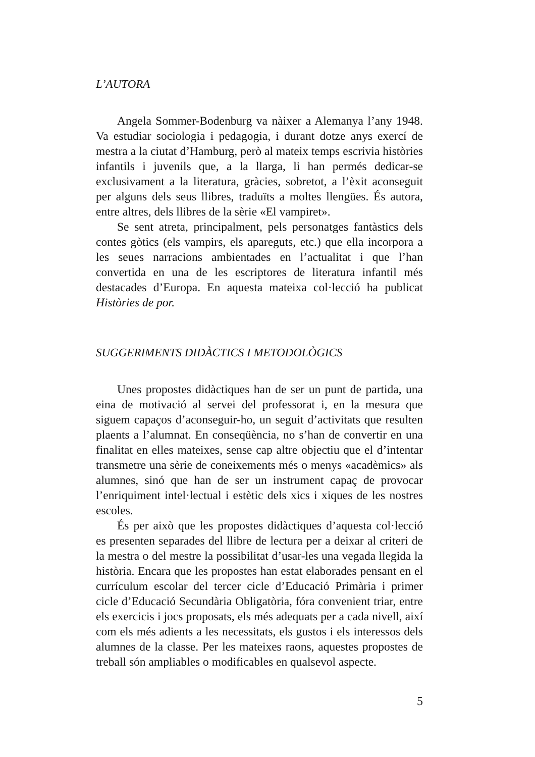L’AUTORA
Angela Sommer-Bodenburg va nàixer a Alemanya l’any 1948. Va estudiar sociologia i pedagogia, i durant dotze anys exercí de mestra a la ciutat d’Hamburg, però al mateix temps escrivia històries infantils i juvenils que, a la llarga, li han permés dedicar-se exclusivament a la literatura, gràcies, sobretot, a l’èxit aconseguit per alguns dels seus llibres, traduïts a moltes llengües. És autora, entre altres, dels llibres de la sèrie «El vampiret».
Se sent atreta, principalment, pels personatges fantàstics dels contes gòtics (els vampirs, els apareguts, etc.) que ella incorpora a les seues narracions ambientades en l’actualitat i que l’han convertida en una de les escriptores de literatura infantil més destacades d’Europa. En aquesta mateixa col·lecció ha publicat Històries de por.
SUGGERIMENTS DIDÀCTICS I METODOLÒGICS
Unes propostes didàctiques han de ser un punt de partida, una eina de motivació al servei del professorat i, en la mesura que siguem capaços d’aconseguir-ho, un seguit d’activitats que resulten plaents a l’alumnat. En conseqüència, no s’han de convertir en una finalitat en elles mateixes, sense cap altre objectiu que el d’intentar transmetre una sèrie de coneixements més o menys «acadèmics» als alumnes, sinó que han de ser un instrument capaç de provocar l’enriquiment intel·lectual i estètic dels xics i xiques de les nostres escoles.
És per això que les propostes didàctiques d’aquesta col·lecció es presenten separades del llibre de lectura per a deixar al criteri de la mestra o del mestre la possibilitat d’usar-les una vegada llegida la història. Encara que les propostes han estat elaborades pensant en el currículum escolar del tercer cicle d’Educació Primària i primer cicle d’Educació Secundària Obligatòria, fóra convenient triar, entre els exercicis i jocs proposats, els més adequats per a cada nivell, així com els més adients a les necessitats, els gustos i els interessos dels alumnes de la classe. Per les mateixes raons, aquestes propostes de treball són ampliables o modificables en qualsevol aspecte.
5